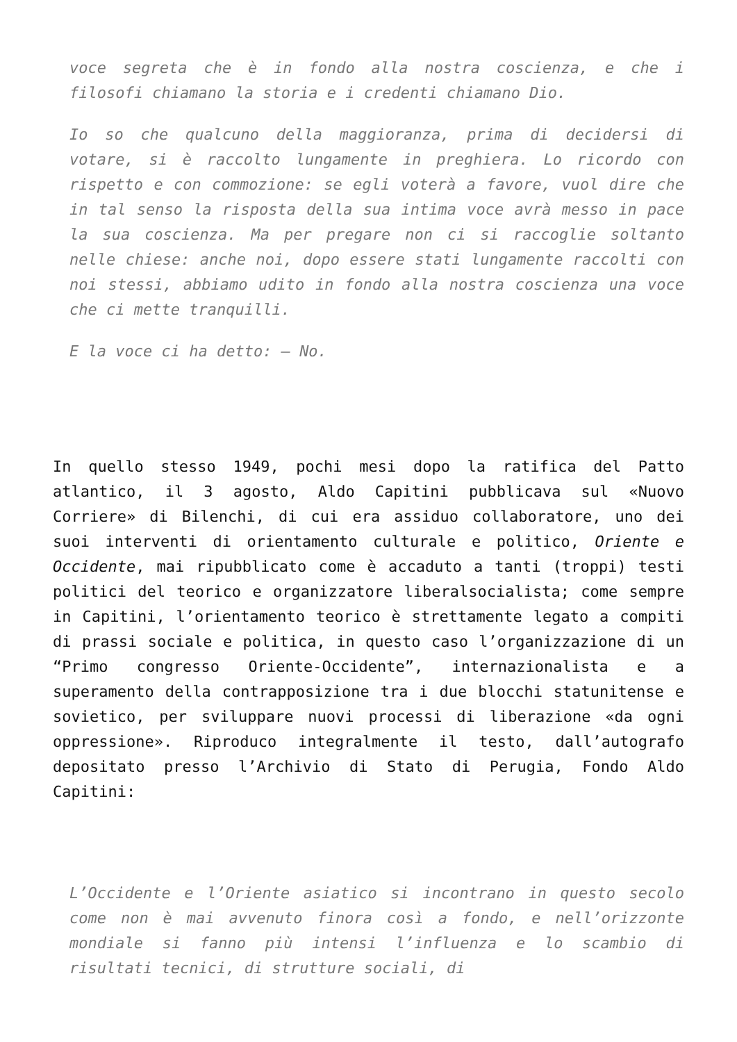voce segreta che è in fondo alla nostra coscienza, e che i filosofi chiamano la storia e i credenti chiamano Dio.
Io so che qualcuno della maggioranza, prima di decidersi di votare, si è raccolto lungamente in preghiera. Lo ricordo con rispetto e con commozione: se egli voterà a favore, vuol dire che in tal senso la risposta della sua intima voce avrà messo in pace la sua coscienza. Ma per pregare non ci si raccoglie soltanto nelle chiese: anche noi, dopo essere stati lungamente raccolti con noi stessi, abbiamo udito in fondo alla nostra coscienza una voce che ci mette tranquilli.
E la voce ci ha detto: – No.
In quello stesso 1949, pochi mesi dopo la ratifica del Patto atlantico, il 3 agosto, Aldo Capitini pubblicava sul «Nuovo Corriere» di Bilenchi, di cui era assiduo collaboratore, uno dei suoi interventi di orientamento culturale e politico, Oriente e Occidente, mai ripubblicato come è accaduto a tanti (troppi) testi politici del teorico e organizzatore liberalsocialista; come sempre in Capitini, l’orientamento teorico è strettamente legato a compiti di prassi sociale e politica, in questo caso l’organizzazione di un “Primo congresso Oriente-Occidente”, internazionalista e a superamento della contrapposizione tra i due blocchi statunitense e sovietico, per sviluppare nuovi processi di liberazione «da ogni oppressione». Riproduco integralmente il testo, dall’autografo depositato presso l’Archivio di Stato di Perugia, Fondo Aldo Capitini:
L’Occidente e l’Oriente asiatico si incontrano in questo secolo come non è mai avvenuto finora così a fondo, e nell’orizzonte mondiale si fanno più intensi l’influenza e lo scambio di risultati tecnici, di strutture sociali, di